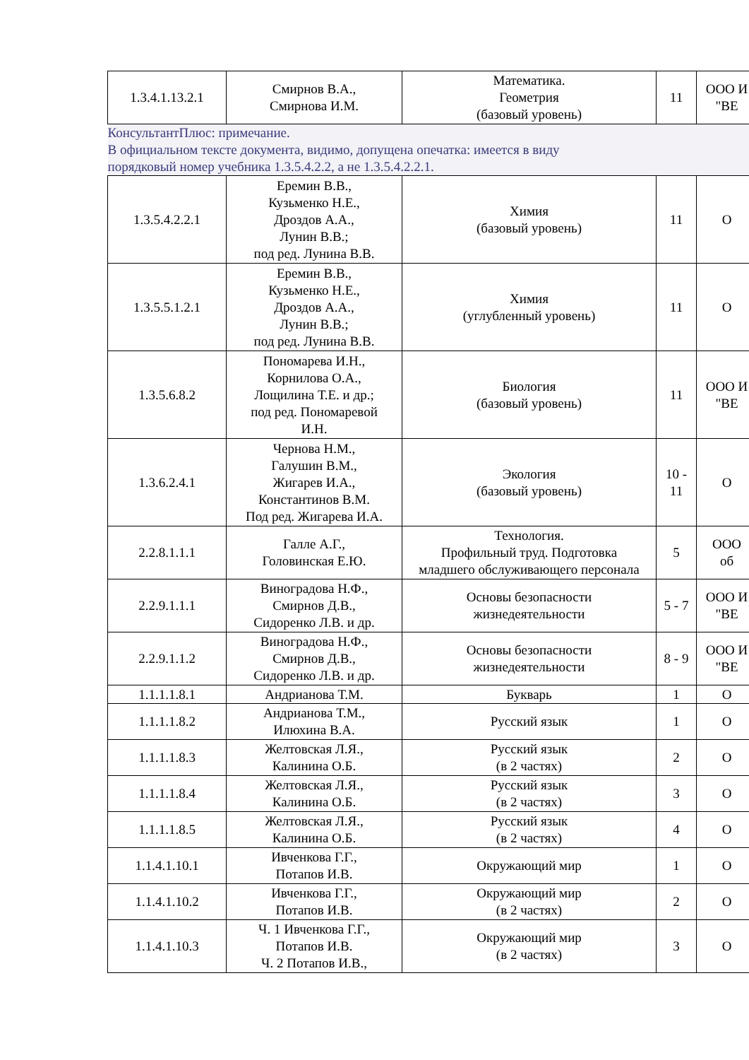| 1.3.4.1.13.2.1 | Смирнов В.А., Смирнова И.М. | Математика. Геометрия (базовый уровень) | 11 | ООО И "ВЕ |
| КонсультантПлюс: примечание. В официальном тексте документа, видимо, допущена опечатка: имеется в виду порядковый номер учебника 1.3.5.4.2.2, а не 1.3.5.4.2.2.1. | | | | |
| 1.3.5.4.2.2.1 | Еремин В.В., Кузьменко Н.Е., Дроздов А.А., Лунин В.В.; под ред. Лунина В.В. | Химия (базовый уровень) | 11 | О |
| 1.3.5.5.1.2.1 | Еремин В.В., Кузьменко Н.Е., Дроздов А.А., Лунин В.В.; под ред. Лунина В.В. | Химия (углубленный уровень) | 11 | О |
| 1.3.5.6.8.2 | Пономарева И.Н., Корнилова О.А., Лощилина Т.Е. и др.; под ред. Пономаревой И.Н. | Биология (базовый уровень) | 11 | ООО И "ВЕ |
| 1.3.6.2.4.1 | Чернова Н.М., Галушин В.М., Жигарев И.А., Константинов В.М. Под ред. Жигарева И.А. | Экология (базовый уровень) | 10 - 11 | О |
| 2.2.8.1.1.1 | Галле А.Г., Головинская Е.Ю. | Технология. Профильный труд. Подготовка младшего обслуживающего персонала | 5 | ООО об |
| 2.2.9.1.1.1 | Виноградова Н.Ф., Смирнов Д.В., Сидоренко Л.В. и др. | Основы безопасности жизнедеятельности | 5 - 7 | ООО И "ВЕ |
| 2.2.9.1.1.2 | Виноградова Н.Ф., Смирнов Д.В., Сидоренко Л.В. и др. | Основы безопасности жизнедеятельности | 8 - 9 | ООО И "ВЕ |
| 1.1.1.1.8.1 | Андрианова Т.М. | Букварь | 1 | О |
| 1.1.1.1.8.2 | Андрианова Т.М., Илюхина В.А. | Русский язык | 1 | О |
| 1.1.1.1.8.3 | Желтовская Л.Я., Калинина О.Б. | Русский язык (в 2 частях) | 2 | О |
| 1.1.1.1.8.4 | Желтовская Л.Я., Калинина О.Б. | Русский язык (в 2 частях) | 3 | О |
| 1.1.1.1.8.5 | Желтовская Л.Я., Калинина О.Б. | Русский язык (в 2 частях) | 4 | О |
| 1.1.4.1.10.1 | Ивченкова Г.Г., Потапов И.В. | Окружающий мир | 1 | О |
| 1.1.4.1.10.2 | Ивченкова Г.Г., Потапов И.В. | Окружающий мир (в 2 частях) | 2 | О |
| 1.1.4.1.10.3 | Ч. 1 Ивченкова Г.Г., Потапов И.В. Ч. 2 Потапов И.В., | Окружающий мир (в 2 частях) | 3 | О |